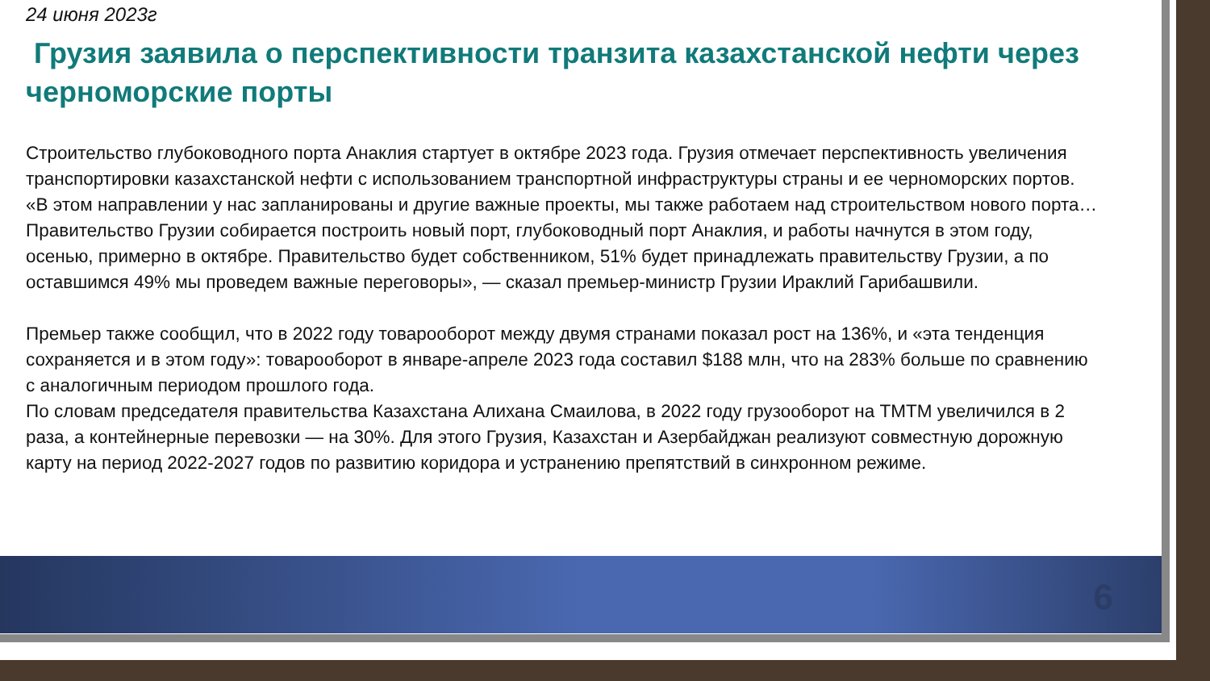24 июня 2023г
Грузия заявила о перспективности транзита казахстанской нефти через черноморские порты
Строительство глубоководного порта Анаклия стартует в октябре 2023 года. Грузия отмечает перспективность увеличения транспортировки казахстанской нефти с использованием транспортной инфраструктуры страны и ее черноморских портов.
«В этом направлении у нас запланированы и другие важные проекты, мы также работаем над строительством нового порта… Правительство Грузии собирается построить новый порт, глубоководный порт Анаклия, и работы начнутся в этом году, осенью, примерно в октябре. Правительство будет собственником, 51% будет принадлежать правительству Грузии, а по оставшимся 49% мы проведем важные переговоры», — сказал премьер-министр Грузии Ираклий Гарибашвили.
Премьер также сообщил, что в 2022 году товарооборот между двумя странами показал рост на 136%, и «эта тенденция сохраняется и в этом году»: товарооборот в январе-апреле 2023 года составил $188 млн, что на 283% больше по сравнению с аналогичным периодом прошлого года.
По словам председателя правительства Казахстана Алихана Смаилова, в 2022 году грузооборот на ТМТМ увеличился в 2 раза, а контейнерные перевозки — на 30%. Для этого Грузия, Казахстан и Азербайджан реализуют совместную дорожную карту на период 2022-2027 годов по развитию коридора и устранению препятствий в синхронном режиме.
6